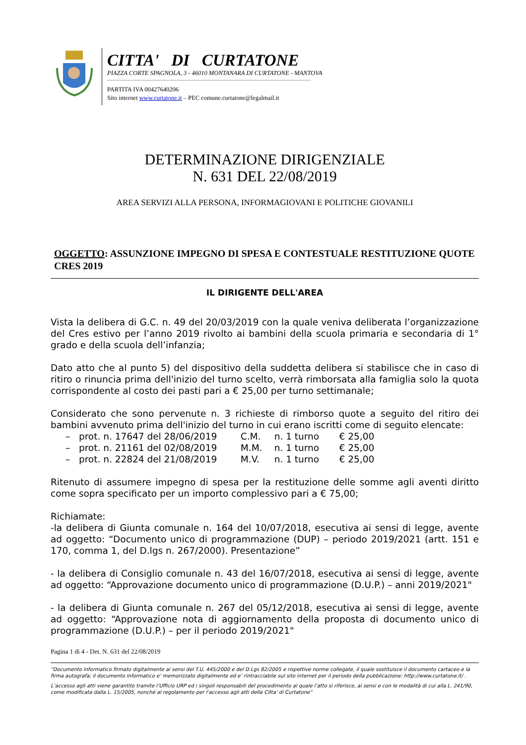CITTA' DI CURTATONE
PIAZZA CORTE SPAGNOLA, 3 - 46010 MONTANARA DI CURTATONE - MANTOVA
PARTITA IVA 00427640206
Sito internet www.curtatone.it – PEC comune.curtatone@legalmail.it
DETERMINAZIONE DIRIGENZIALE
N. 631 DEL 22/08/2019
AREA SERVIZI ALLA PERSONA, INFORMAGIOVANI E POLITICHE GIOVANILI
OGGETTO: ASSUNZIONE IMPEGNO DI SPESA E CONTESTUALE RESTITUZIONE QUOTE CRES 2019
IL DIRIGENTE DELL'AREA
Vista la delibera di G.C. n. 49 del 20/03/2019 con la quale veniva deliberata l’organizzazione del Cres estivo per l’anno 2019 rivolto ai bambini della scuola primaria e secondaria di 1° grado e della scuola dell’infanzia;
Dato atto che al punto 5) del dispositivo della suddetta delibera si stabilisce che in caso di ritiro o rinuncia prima dell'inizio del turno scelto, verrà rimborsata alla famiglia solo la quota corrispondente al costo dei pasti pari a € 25,00 per turno settimanale;
Considerato che sono pervenute n. 3 richieste di rimborso quote a seguito del ritiro dei bambini avvenuto prima dell'inizio del turno in cui erano iscritti come di seguito elencate:
– prot. n. 17647 del 28/06/2019 C.M. n. 1 turno € 25,00
– prot. n. 21161 del 02/08/2019 M.M. n. 1 turno € 25,00
– prot. n. 22824 del 21/08/2019 M.V. n. 1 turno € 25,00
Ritenuto di assumere impegno di spesa per la restituzione delle somme agli aventi diritto come sopra specificato per un importo complessivo pari a € 75,00;
Richiamate:
-la delibera di Giunta comunale n. 164 del 10/07/2018, esecutiva ai sensi di legge, avente ad oggetto: “Documento unico di programmazione (DUP) – periodo 2019/2021 (artt. 151 e 170, comma 1, del D.lgs n. 267/2000). Presentazione”
- la delibera di Consiglio comunale n. 43 del 16/07/2018, esecutiva ai sensi di legge, avente ad oggetto: “Approvazione documento unico di programmazione (D.U.P.) – anni 2019/2021"
- la delibera di Giunta comunale n. 267 del 05/12/2018, esecutiva ai sensi di legge, avente ad oggetto: “Approvazione nota di aggiornamento della proposta di documento unico di programmazione (D.U.P.) – per il periodo 2019/2021"
Pagina 1 di 4 - Det. N. 631 del 22/08/2019
“Documento informatico firmato digitalmente ai sensi del T.U. 445/2000 e del D.Lgs 82/2005 e rispettive norme collegate, il quale sostituisce il documento cartaceo e la firma autografa; il documento informatico e’ memorizzato digitalmente ed e’ rintracciabile sul sito internet per il periodo della pubblicazione: http://www.curtatone.it/ .
L’accesso agli atti viene garantito tramite l’Ufficio URP ed i singoli responsabili del procedimento al quale l’atto si riferisce, ai sensi e con le modalità di cui alla L. 241/90, come modificata dalla L. 15/2005, nonché al regolamento per l’accesso agli atti della Citta' di Curtatone”